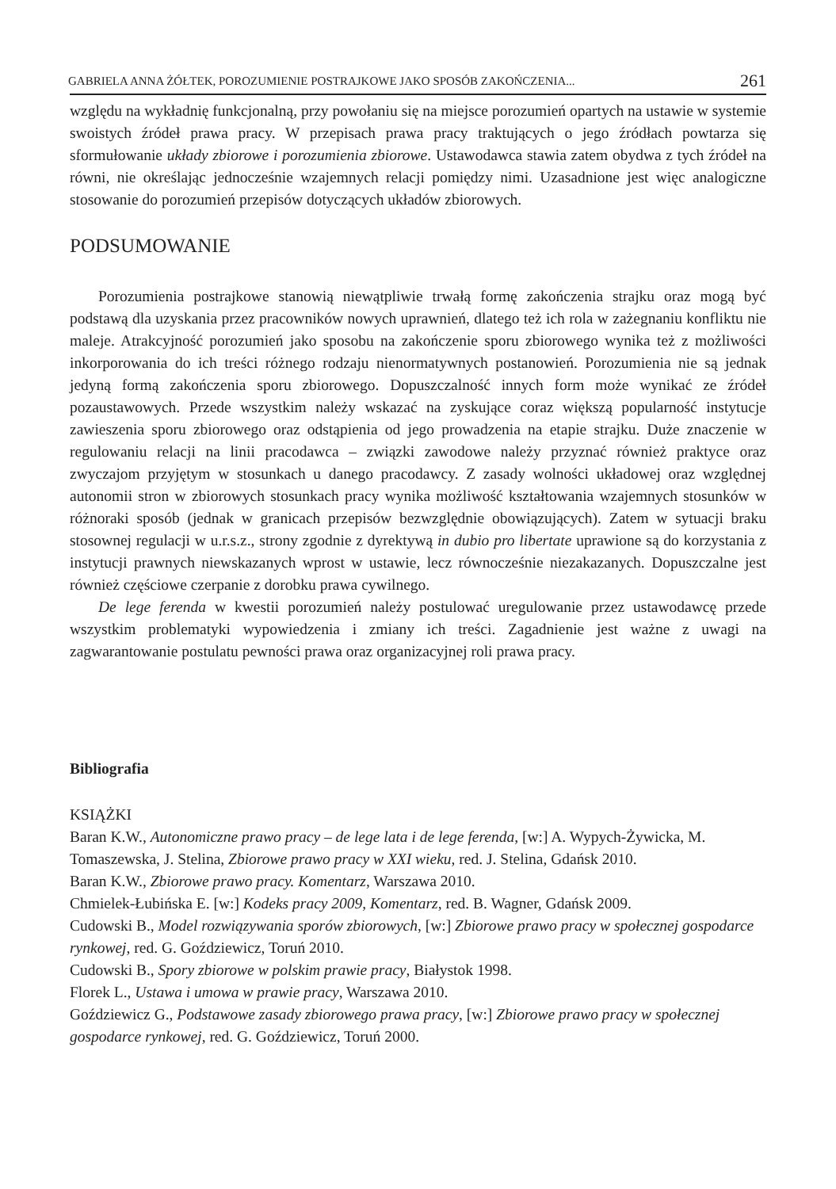GABRIELA ANNA ŻÓŁTEK, POROZUMIENIE POSTRAJKOWE JAKO SPOSÓB ZAKOŃCZENIA... 261
względu na wykładnię funkcjonalną, przy powołaniu się na miejsce porozumień opartych na ustawie w systemie swoistych źródeł prawa pracy. W przepisach prawa pracy traktujących o jego źródłach powtarza się sformułowanie układy zbiorowe i porozumienia zbiorowe. Ustawodawca stawia zatem obydwa z tych źródeł na równi, nie określając jednocześnie wzajemnych relacji pomiędzy nimi. Uzasadnione jest więc analogiczne stosowanie do porozumień przepisów dotyczących układów zbiorowych.
PODSUMOWANIE
Porozumienia postrajkowe stanowią niewątpliwie trwałą formę zakończenia strajku oraz mogą być podstawą dla uzyskania przez pracowników nowych uprawnień, dlatego też ich rola w zażegnaniu konfliktu nie maleje. Atrakcyjność porozumień jako sposobu na zakończenie sporu zbiorowego wynika też z możliwości inkorporowania do ich treści różnego rodzaju nienormatywnych postanowień. Porozumienia nie są jednak jedyną formą zakończenia sporu zbiorowego. Dopuszczalność innych form może wynikać ze źródeł pozaustawowych. Przede wszystkim należy wskazać na zyskujące coraz większą popularność instytucje zawieszenia sporu zbiorowego oraz odstąpienia od jego prowadzenia na etapie strajku. Duże znaczenie w regulowaniu relacji na linii pracodawca – związki zawodowe należy przyznać również praktyce oraz zwyczajom przyjętym w stosunkach u danego pracodawcy. Z zasady wolności układowej oraz względnej autonomii stron w zbiorowych stosunkach pracy wynika możliwość kształtowania wzajemnych stosunków w różnoraki sposób (jednak w granicach przepisów bezwzględnie obowiązujących). Zatem w sytuacji braku stosownej regulacji w u.r.s.z., strony zgodnie z dyrektywą in dubio pro libertate uprawione są do korzystania z instytucji prawnych niewskazanych wprost w ustawie, lecz równocześnie niezakazanych. Dopuszczalne jest również częściowe czerpanie z dorobku prawa cywilnego.
De lege ferenda w kwestii porozumień należy postulować uregulowanie przez ustawodawcę przede wszystkim problematyki wypowiedzenia i zmiany ich treści. Zagadnienie jest ważne z uwagi na zagwarantowanie postulatu pewności prawa oraz organizacyjnej roli prawa pracy.
Bibliografia
KSIĄŻKI
Baran K.W., Autonomiczne prawo pracy – de lege lata i de lege ferenda, [w:] A. Wypych-Żywicka, M. Tomaszewska, J. Stelina, Zbiorowe prawo pracy w XXI wieku, red. J. Stelina, Gdańsk 2010.
Baran K.W., Zbiorowe prawo pracy. Komentarz, Warszawa 2010.
Chmielek-Łubińska E. [w:] Kodeks pracy 2009, Komentarz, red. B. Wagner, Gdańsk 2009.
Cudowski B., Model rozwiązywania sporów zbiorowych, [w:] Zbiorowe prawo pracy w społecznej gospodarce rynkowej, red. G. Goździewicz, Toruń 2010.
Cudowski B., Spory zbiorowe w polskim prawie pracy, Białystok 1998.
Florek L., Ustawa i umowa w prawie pracy, Warszawa 2010.
Goździewicz G., Podstawowe zasady zbiorowego prawa pracy, [w:] Zbiorowe prawo pracy w społecznej gospodarce rynkowej, red. G. Goździewicz, Toruń 2000.